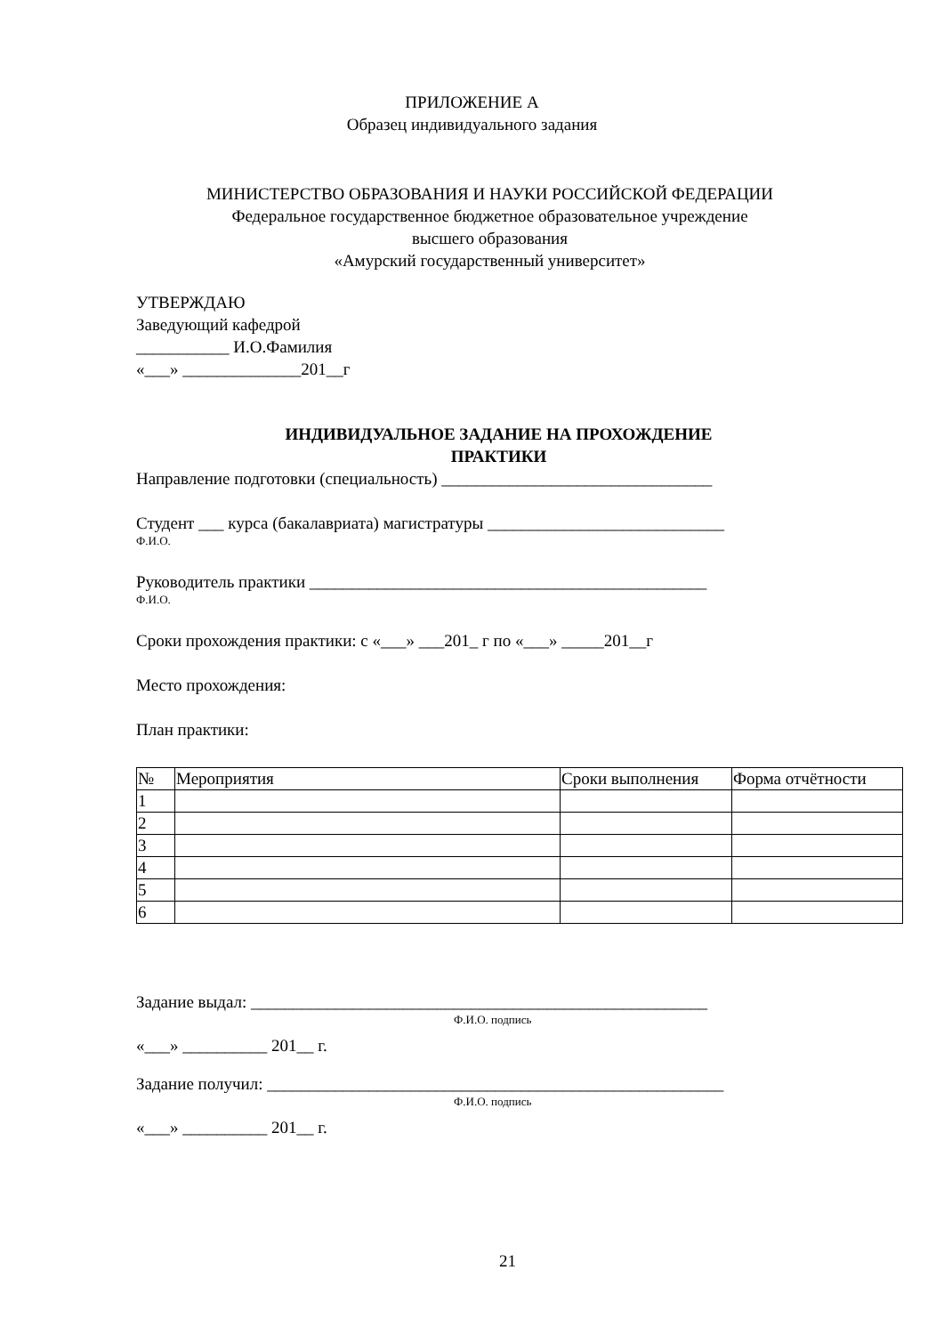ПРИЛОЖЕНИЕ А
Образец индивидуального задания
МИНИСТЕРСТВО ОБРАЗОВАНИЯ И НАУКИ РОССИЙСКОЙ ФЕДЕРАЦИИ
Федеральное государственное бюджетное образовательное учреждение
высшего образования
«Амурский государственный университет»
УТВЕРЖДАЮ
Заведующий кафедрой
___________ И.О.Фамилия
«___» ______________201__г
ИНДИВИДУАЛЬНОЕ ЗАДАНИЕ НА ПРОХОЖДЕНИЕ
ПРАКТИКИ
Направление подготовки (специальность) ________________________________
Студент ___ курса (бакалавриата) магистратуры ____________________________
Ф.И.О.
Руководитель практики _______________________________________________
Ф.И.О.
Сроки прохождения практики: с «___» ___201_ г по «___» _____201__г
Место прохождения:
План практики:
| № | Мероприятия | Сроки выполнения | Форма отчётности |
| 1 | | | |
| 2 | | | |
| 3 | | | |
| 4 | | | |
| 5 | | | |
| 6 | | | |
Задание выдал: ______________________________________________________
Ф.И.О. подпись
«___» __________ 201__ г.
Задание получил: ______________________________________________________
Ф.И.О. подпись
«___» __________ 201__ г.
21